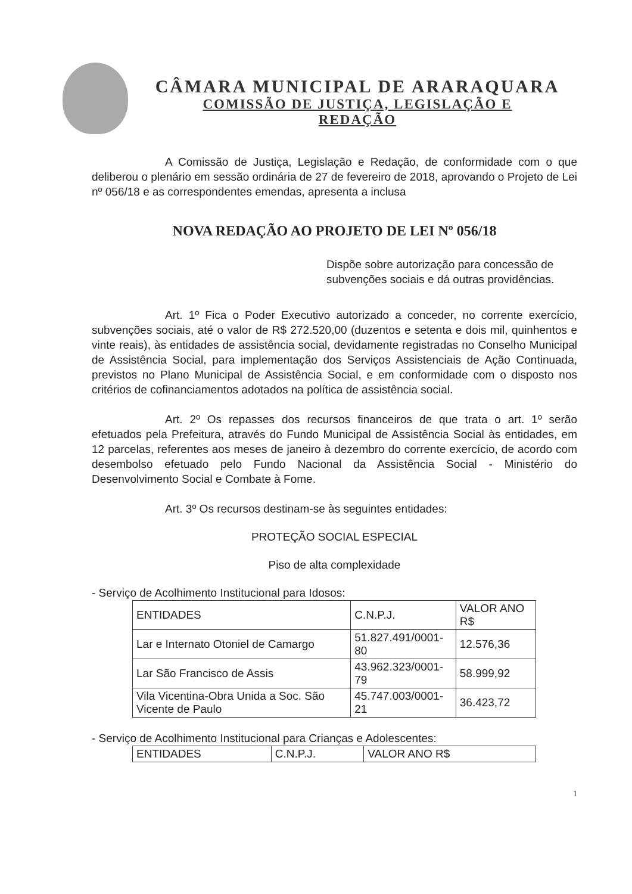CÂMARA MUNICIPAL DE ARARAQUARA
COMISSÃO DE JUSTIÇA, LEGISLAÇÃO E
REDAÇÃO
A Comissão de Justiça, Legislação e Redação, de conformidade com o que deliberou o plenário em sessão ordinária de 27 de fevereiro de 2018, aprovando o Projeto de Lei nº 056/18 e as correspondentes emendas, apresenta a inclusa
NOVA REDAÇÃO AO PROJETO DE LEI Nº 056/18
Dispõe sobre autorização para concessão de subvenções sociais e dá outras providências.
Art. 1º Fica o Poder Executivo autorizado a conceder, no corrente exercício, subvenções sociais, até o valor de R$ 272.520,00 (duzentos e setenta e dois mil, quinhentos e vinte reais), às entidades de assistência social, devidamente registradas no Conselho Municipal de Assistência Social, para implementação dos Serviços Assistenciais de Ação Continuada, previstos no Plano Municipal de Assistência Social, e em conformidade com o disposto nos critérios de cofinanciamentos adotados na política de assistência social.
Art. 2º Os repasses dos recursos financeiros de que trata o art. 1º serão efetuados pela Prefeitura, através do Fundo Municipal de Assistência Social às entidades, em 12 parcelas, referentes aos meses de janeiro à dezembro do corrente exercício, de acordo com desembolso efetuado pelo Fundo Nacional da Assistência Social - Ministério do Desenvolvimento Social e Combate à Fome.
Art. 3º Os recursos destinam-se às seguintes entidades:
PROTEÇÃO SOCIAL ESPECIAL
Piso de alta complexidade
- Serviço de Acolhimento Institucional para Idosos:
| ENTIDADES | C.N.P.J. | VALOR ANO R$ |
| Lar e Internato Otoniel de Camargo | 51.827.491/0001-80 | 12.576,36 |
| Lar São Francisco de Assis | 43.962.323/0001-79 | 58.999,92 |
| Vila Vicentina-Obra Unida a Soc. São Vicente de Paulo | 45.747.003/0001-21 | 36.423,72 |
- Serviço de Acolhimento Institucional para Crianças e Adolescentes:
| ENTIDADES | C.N.P.J. | VALOR ANO R$ |
1